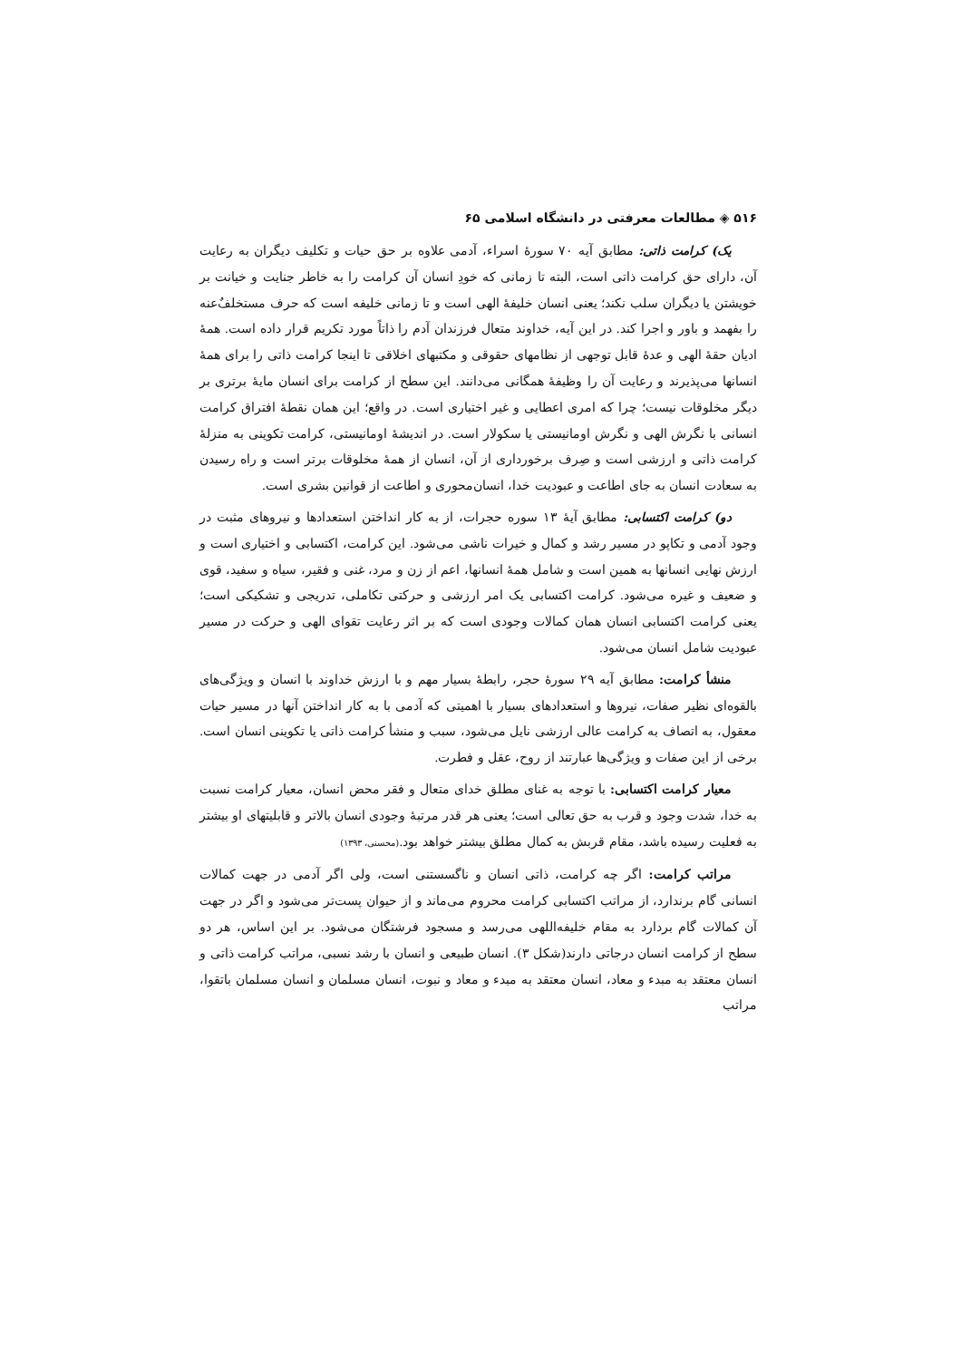۵۱۶ ◈ مطالعات معرفتی در دانشگاه اسلامی ۶۵
یک) کرامت ذاتی: مطابق آیه ۷۰ سورهٔ اسراء، آدمی علاوه بر حق حیات و تکلیف دیگران به رعایت آن، دارای حق کرامت ذاتی است، البته تا زمانی که خودِ انسان آن کرامت را به خاطر جنایت و خیانت بر خویشتن یا دیگران سلب نکند؛ یعنی انسان خلیفهٔ الهی است و تا زمانی خلیفه است که حرف مستخلفٌ‌عنه را بفهمد و باور و اجرا کند. در این آیه، خداوند متعال فرزندان آدم را ذاتاً مورد تکریم قرار داده است. همهٔ ادیان حقهٔ الهی و عدهٔ قابل توجهی از نظامهای حقوقی و مکتبهای اخلاقی تا اینجا کرامت ذاتی را برای همهٔ انسانها می‌پذیرند و رعایت آن را وظیفهٔ همگانی می‌دانند. این سطح از کرامت برای انسان مایهٔ برتری بر دیگر مخلوقات نیست؛ چرا که امری اعطایی و غیر اختیاری است. در واقع؛ این همان نقطهٔ افتراق کرامت انسانی با نگرش الهی و نگرش اومانیستی یا سکولار است. در اندیشهٔ اومانیستی، کرامت تکوینی به منزلهٔ کرامت ذاتی و ارزشی است و صِرف برخورداری از آن، انسان از همهٔ مخلوقات برتر است و راه رسیدن به سعادت انسان به جای اطاعت و عبودیت خدا، انسان‌محوری و اطاعت از قوانین بشری است.
دو) کرامت اکتسابی: مطابق آیهٔ ۱۳ سوره حجرات، از به کار انداختن استعدادها و نیروهای مثبت در وجود آدمی و تکاپو در مسیر رشد و کمال و خیرات ناشی می‌شود. این کرامت، اکتسابی و اختیاری است و ارزش نهایی انسانها به همین است و شامل همهٔ انسانها، اعم از زن و مرد، غنی و فقیر، سیاه و سفید، قوی و ضعیف و غیره می‌شود. کرامت اکتسابی یک امر ارزشی و حرکتی تکاملی، تدریجی و تشکیکی است؛ یعنی کرامت اکتسابی انسان همان کمالات وجودی است که بر اثر رعایت تقوای الهی و حرکت در مسیر عبودیت شامل انسان می‌شود.
منشأ کرامت: مطابق آیه ۲۹ سورهٔ حجر، رابطهٔ بسیار مهم و با ارزش خداوند با انسان و ویژگی‌های بالقوه‌ای نظیر صفات، نیروها و استعدادهای بسیار با اهمیتی که آدمی با به کار انداختن آنها در مسیر حیات معقول، به اتصاف به کرامت عالی ارزشی نایل می‌شود، سبب و منشأ کرامت ذاتی یا تکوینی انسان است. برخی از این صفات و ویژگی‌ها عبارتند از روح، عقل و فطرت.
معیار کرامت اکتسابی: با توجه به غنای مطلق خدای متعال و فقر محض انسان، معیار کرامت نسبت به خدا، شدت وجود و قرب به حق تعالی است؛ یعنی هر قدر مرتبهٔ وجودی انسان بالاتر و قابلیتهای او بیشتر به فعلیت رسیده باشد، مقام قربش به کمال مطلق بیشتر خواهد بود.(محسنی، ۱۳۹۳)
مراتب کرامت: اگر چه کرامت، ذاتی انسان و ناگسستنی است، ولی اگر آدمی در جهت کمالات انسانی گام برندارد، از مراتب اکتسابی کرامت محروم می‌ماند و از حیوان پست‌تر می‌شود و اگر در جهت آن کمالات گام بردارد به مقام خلیفه‌اللهی می‌رسد و مسجود فرشتگان می‌شود. بر این اساس، هر دو سطح از کرامت انسان درجاتی دارند(شکل ۳). انسان طبیعی و انسان با رشد نسبی، مراتب کرامت ذاتی و انسان معتقد به مبدء و معاد، انسان معتقد به مبدء و معاد و نبوت، انسان مسلمان و انسان مسلمان باتقوا، مراتب